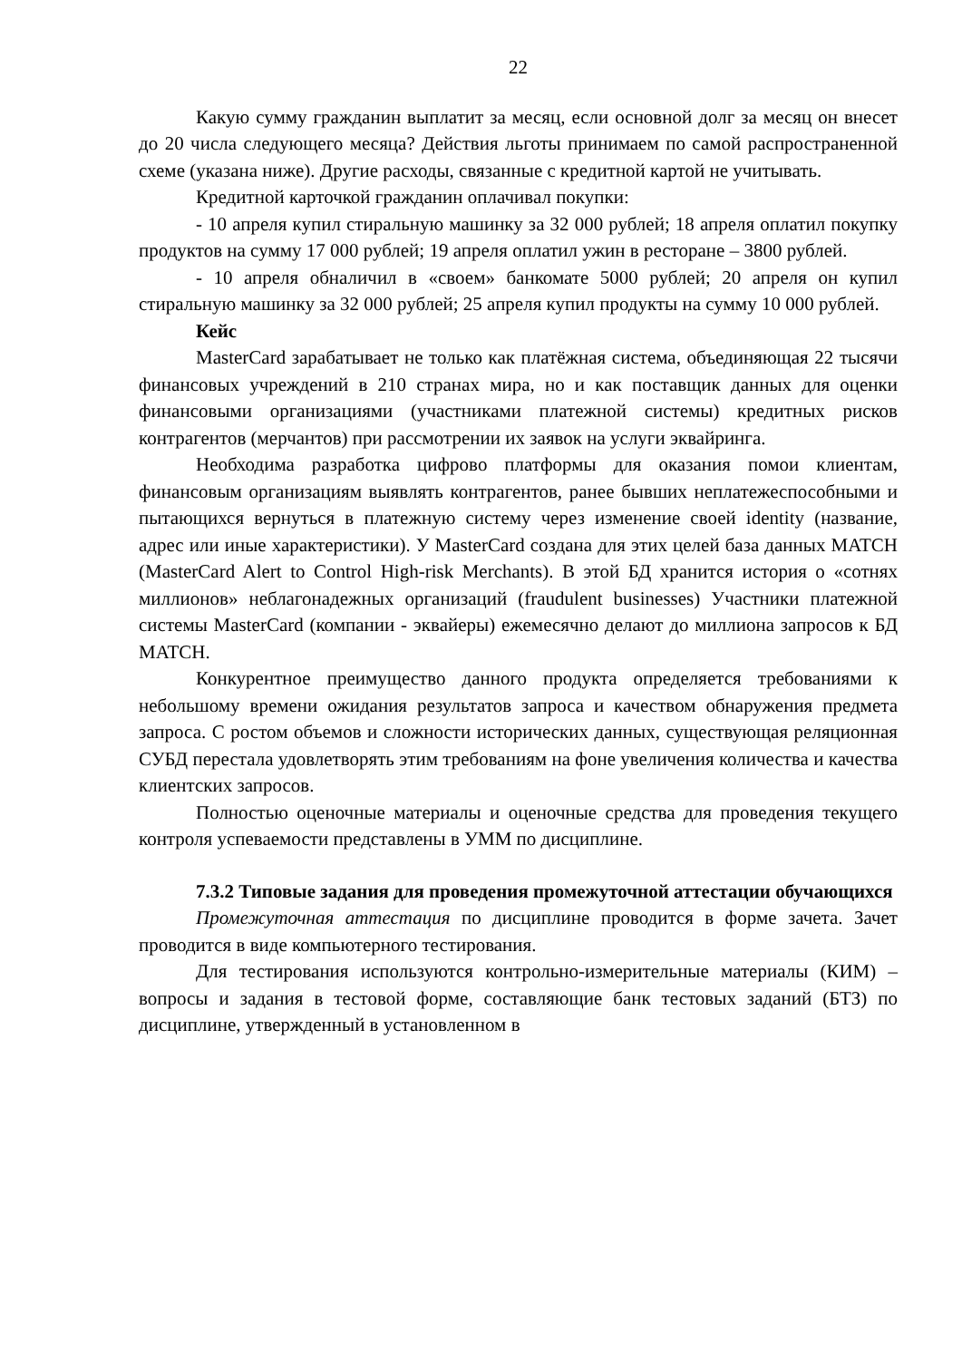22
Какую сумму гражданин выплатит за месяц, если основной долг за месяц он внесет до 20 числа следующего месяца? Действия льготы принимаем по самой распространенной схеме (указана ниже). Другие расходы, связанные с кредитной картой не учитывать.
Кредитной карточкой гражданин оплачивал покупки:
- 10 апреля купил стиральную машинку за 32 000 рублей; 18 апреля оплатил покупку продуктов на сумму 17 000 рублей; 19 апреля оплатил ужин в ресторане – 3800 рублей.
- 10 апреля обналичил в «своем» банкомате 5000 рублей; 20 апреля он купил стиральную машинку за 32 000 рублей; 25 апреля купил продукты на сумму 10 000 рублей.
Кейс
MasterCard зарабатывает не только как платёжная система, объединяющая 22 тысячи финансовых учреждений в 210 странах мира, но и как поставщик данных для оценки финансовыми организациями (участниками платежной системы) кредитных рисков контрагентов (мерчантов) при рассмотрении их заявок на услуги эквайринга.
Необходима разработка цифрово платформы для оказания помои клиентам, финансовым организациям выявлять контрагентов, ранее бывших неплатежеспособными и пытающихся вернуться в платежную систему через изменение своей identity (название, адрес или иные характеристики). У MasterCard создана для этих целей база данных MATCH (MasterCard Alert to Control High-risk Merchants). В этой БД хранится история о «сотнях миллионов» неблагонадежных организаций (fraudulent businesses) Участники платежной системы MasterCard (компании - эквайеры) ежемесячно делают до миллиона запросов к БД MATCH.
Конкурентное преимущество данного продукта определяется требованиями к небольшому времени ожидания результатов запроса и качеством обнаружения предмета запроса. С ростом объемов и сложности исторических данных, существующая реляционная СУБД перестала удовлетворять этим требованиям на фоне увеличения количества и качества клиентских запросов.
Полностью оценочные материалы и оценочные средства для проведения текущего контроля успеваемости представлены в УММ по дисциплине.
7.3.2 Типовые задания для проведения промежуточной аттестации обучающихся
Промежуточная аттестация по дисциплине проводится в форме зачета. Зачет проводится в виде компьютерного тестирования.
Для тестирования используются контрольно-измерительные материалы (КИМ) – вопросы и задания в тестовой форме, составляющие банк тестовых заданий (БТЗ) по дисциплине, утвержденный в установленном в